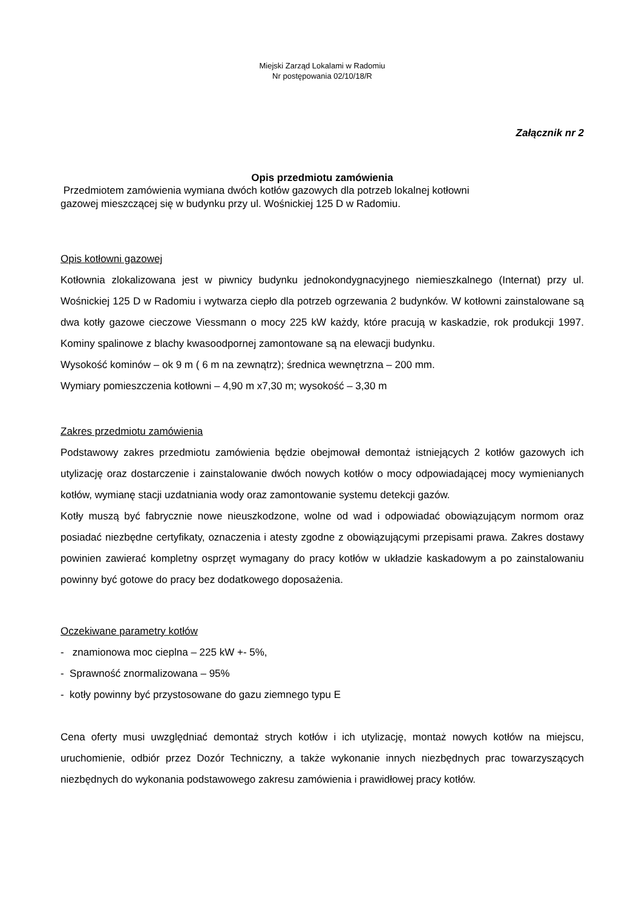Miejski Zarząd Lokalami w Radomiu
Nr postępowania 02/10/18/R
Załącznik nr 2
Opis przedmiotu zamówienia
Przedmiotem zamówienia wymiana dwóch kotłów gazowych dla potrzeb lokalnej kotłowni
gazowej mieszczącej się w budynku przy ul. Wośnickiej 125 D w Radomiu.
Opis kotłowni gazowej
Kotłownia zlokalizowana jest w piwnicy budynku jednokondygnacyjnego niemieszkalnego (Internat) przy ul. Wośnickiej 125 D w Radomiu i wytwarza ciepło dla potrzeb ogrzewania 2 budynków. W kotłowni zainstalowane są dwa kotły gazowe cieczowe Viessmann o mocy 225 kW każdy, które pracują w kaskadzie, rok produkcji 1997. Kominy spalinowe z blachy kwasoodpornej zamontowane są na elewacji budynku.
Wysokość kominów – ok 9 m ( 6 m na zewnątrz); średnica wewnętrzna – 200 mm.
Wymiary pomieszczenia kotłowni – 4,90 m x7,30 m; wysokość – 3,30 m
Zakres przedmiotu zamówienia
Podstawowy zakres przedmiotu zamówienia będzie obejmował demontaż istniejących 2 kotłów gazowych ich utylizację oraz dostarczenie i zainstalowanie dwóch nowych kotłów o mocy odpowiadającej mocy wymienianych kotłów, wymianę stacji uzdatniania wody oraz zamontowanie systemu detekcji gazów.
Kotły muszą być fabrycznie nowe nieuszkodzone, wolne od wad i odpowiadać obowiązującym normom oraz posiadać niezbędne certyfikaty, oznaczenia i atesty zgodne z obowiązującymi przepisami prawa. Zakres dostawy powinien zawierać kompletny osprzęt wymagany do pracy kotłów w układzie kaskadowym a po zainstalowaniu powinny być gotowe do pracy bez dodatkowego doposażenia.
Oczekiwane parametry kotłów
- znamionowa moc cieplna – 225 kW +- 5%,
- Sprawność znormalizowana – 95%
- kotły powinny być przystosowane do gazu ziemnego typu E
Cena oferty musi uwzględniać demontaż strych kotłów i ich utylizację, montaż nowych kotłów na miejscu, uruchomienie, odbiór przez Dozór Techniczny, a także wykonanie innych niezbędnych prac towarzyszących niezbędnych do wykonania podstawowego zakresu zamówienia i prawidłowej pracy kotłów.